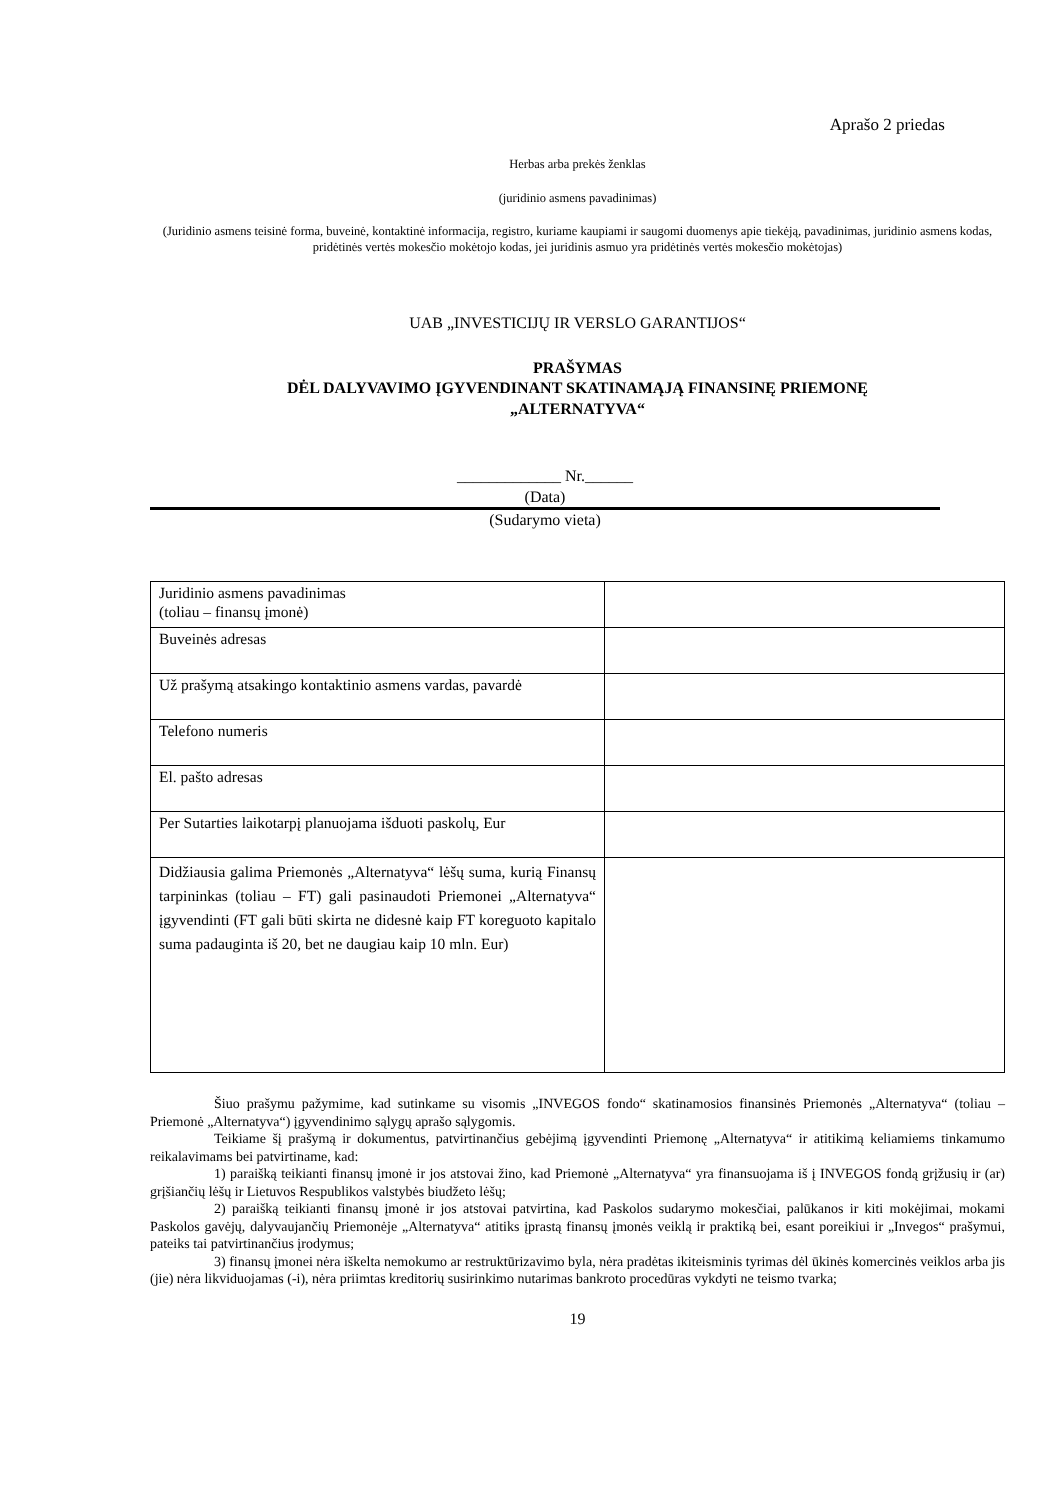Aprašo 2 priedas
Herbas arba prekės ženklas
(juridinio asmens pavadinimas)
(Juridinio asmens teisinė forma, buveinė, kontaktinė informacija, registro, kuriame kaupiami ir saugomi duomenys apie tiekėją, pavadinimas, juridinio asmens kodas, pridėtinės vertės mokesčio mokėtojo kodas, jei juridinis asmuo yra pridėtinės vertės mokesčio mokėtojas)
UAB „INVESTICIJŲ IR VERSLO GARANTIJOS“
PRAŠYMAS
DĖL DALYVAVIMO ĮGYVENDINANT SKATINAMĄJĄ FINANSINĘ PRIEMONĘ
„ALTERNATYVA“
_____________ Nr.______
(Data)
(Sudarymo vieta)
| Juridinio asmens pavadinimas (toliau – finansų įmonė) | |
| Buveinės adresas | |
| Už prašymą atsakingo kontaktinio asmens vardas, pavardė | |
| Telefono numeris | |
| El. pašto adresas | |
| Per Sutarties laikotarpį planuojama išduoti paskolų, Eur | |
| Didžiausia galima Priemonės „Alternatyva“ lėšų suma, kurią Finansų tarpininkas (toliau – FT) gali pasinaudoti Priemonei „Alternatyva“ įgyvendinti (FT gali būti skirta ne didesnė kaip FT koreguoto kapitalo suma padauginta iš 20, bet ne daugiau kaip 10 mln. Eur) | |
Šiuo prašymu pažymime, kad sutinkame su visomis „INVEGOS fondo“ skatinamosios finansinės Priemonės „Alternatyva“ (toliau – Priemonė „Alternatyva“) įgyvendinimo sąlygų aprašo sąlygomis.
Teikiame šį prašymą ir dokumentus, patvirtinančius gebėjimą įgyvendinti Priemonę „Alternatyva“ ir atitikimą keliamiems tinkamumo reikalavimams bei patvirtiname, kad:
1) paraišką teikianti finansų įmonė ir jos atstovai žino, kad Priemonė „Alternatyva“ yra finansuojama iš į INVEGOS fondą grįžusių ir (ar) grįšiančių lėšų ir Lietuvos Respublikos valstybės biudžeto lėšų;
2) paraišką teikianti finansų įmonė ir jos atstovai patvirtina, kad Paskolos sudarymo mokesčiai, palūkanos ir kiti mokėjimai, mokami Paskolos gavėjų, dalyvaujančių Priemonėje „Alternatyva“ atitiks įprastą finansų įmonės veiklą ir praktiką bei, esant poreikiui ir „Invegos“ prašymui, pateiks tai patvirtinančius įrodymus;
3) finansų įmonei nėra iškelta nemokumo ar restruktūrizavimo byla, nėra pradėtas ikiteisminis tyrimas dėl ūkinės komercinės veiklos arba jis (jie) nėra likviduojamas (-i), nėra priimtas kreditorių susirinkimo nutarimas bankroto procedūras vykdyti ne teismo tvarka;
19